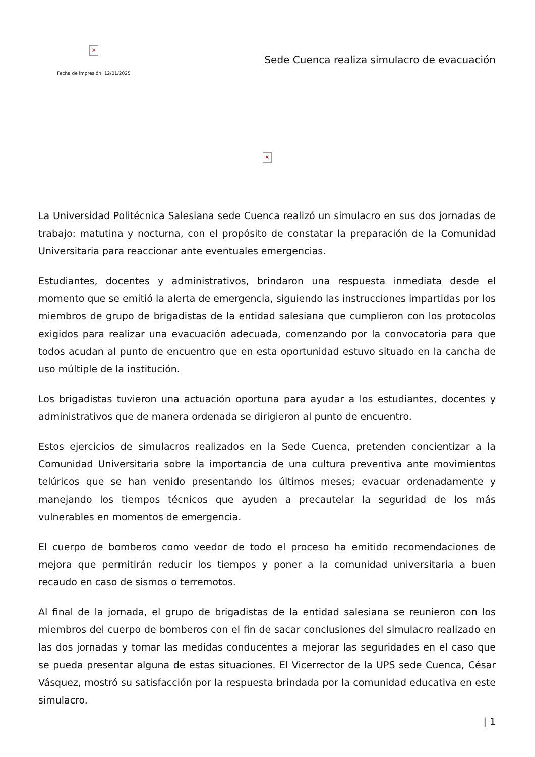×
Fecha de impresión: 12/01/2025
Sede Cuenca realiza simulacro de evacuación
×
La Universidad Politécnica Salesiana sede Cuenca realizó un simulacro en sus dos jornadas de trabajo: matutina y nocturna, con el propósito de constatar la preparación de la Comunidad Universitaria para reaccionar ante eventuales emergencias.
Estudiantes, docentes y administrativos, brindaron una respuesta inmediata desde el momento que se emitió la alerta de emergencia, siguiendo las instrucciones impartidas por los miembros de grupo de brigadistas de la entidad salesiana que cumplieron con los protocolos exigidos para realizar una evacuación adecuada, comenzando por la convocatoria para que todos acudan al punto de encuentro que en esta oportunidad estuvo situado en la cancha de uso múltiple de la institución.
Los brigadistas tuvieron una actuación oportuna para ayudar a los estudiantes, docentes y administrativos que de manera ordenada se dirigieron al punto de encuentro.
Estos ejercicios de simulacros realizados en la Sede Cuenca, pretenden concientizar a la Comunidad Universitaria sobre la importancia de una cultura preventiva ante movimientos telúricos que se han venido presentando los últimos meses; evacuar ordenadamente y manejando los tiempos técnicos que ayuden a precautelar la seguridad de los más vulnerables en momentos de emergencia.
El cuerpo de bomberos como veedor de todo el proceso ha emitido recomendaciones de mejora que permitirán reducir los tiempos y poner a la comunidad universitaria a buen recaudo en caso de sismos o terremotos.
Al final de la jornada, el grupo de brigadistas de la entidad salesiana se reunieron con los miembros del cuerpo de bomberos con el fin de sacar conclusiones del simulacro realizado en las dos jornadas y tomar las medidas conducentes a mejorar las seguridades en el caso que se pueda presentar alguna de estas situaciones. El Vicerrector de la UPS sede Cuenca, César Vásquez, mostró su satisfacción por la respuesta brindada por la comunidad educativa en este simulacro.
| 1